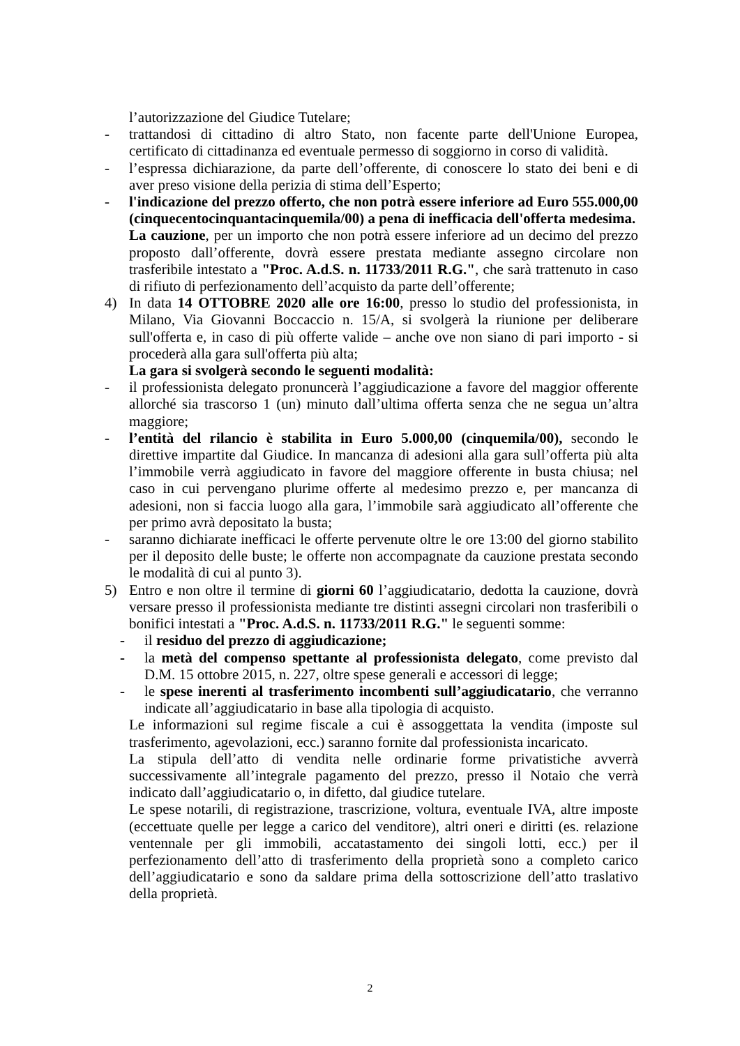l’autorizzazione del Giudice Tutelare;
- trattandosi di cittadino di altro Stato, non facente parte dell'Unione Europea, certificato di cittadinanza ed eventuale permesso di soggiorno in corso di validità.
- l’espressa dichiarazione, da parte dell’offerente, di conoscere lo stato dei beni e di aver preso visione della perizia di stima dell’Esperto;
- l'indicazione del prezzo offerto, che non potrà essere inferiore ad Euro 555.000,00 (cinquecentocinquantacinquemila/00) a pena di inefficacia dell'offerta medesima.
La cauzione, per un importo che non potrà essere inferiore ad un decimo del prezzo proposto dall’offerente, dovrà essere prestata mediante assegno circolare non trasferibile intestato a "Proc. A.d.S. n. 11733/2011 R.G.", che sarà trattenuto in caso di rifiuto di perfezionamento dell’acquisto da parte dell’offerente;
4) In data 14 OTTOBRE 2020 alle ore 16:00, presso lo studio del professionista, in Milano, Via Giovanni Boccaccio n. 15/A, si svolgerà la riunione per deliberare sull'offerta e, in caso di più offerte valide – anche ove non siano di pari importo - si procederà alla gara sull'offerta più alta;
La gara si svolgerà secondo le seguenti modalità:
- il professionista delegato pronuncerà l’aggiudicazione a favore del maggior offerente allorché sia trascorso 1 (un) minuto dall’ultima offerta senza che ne segua un’altra maggiore;
- l’entità del rilancio è stabilita in Euro 5.000,00 (cinquemila/00), secondo le direttive impartite dal Giudice. In mancanza di adesioni alla gara sull’offerta più alta l’immobile verrà aggiudicato in favore del maggiore offerente in busta chiusa; nel caso in cui pervengano plurime offerte al medesimo prezzo e, per mancanza di adesioni, non si faccia luogo alla gara, l’immobile sarà aggiudicato all’offerente che per primo avrà depositato la busta;
- saranno dichiarate inefficaci le offerte pervenute oltre le ore 13:00 del giorno stabilito per il deposito delle buste; le offerte non accompagnate da cauzione prestata secondo le modalità di cui al punto 3).
5) Entro e non oltre il termine di giorni 60 l’aggiudicatario, dedotta la cauzione, dovrà versare presso il professionista mediante tre distinti assegni circolari non trasferibili o bonifici intestati a "Proc. A.d.S. n. 11733/2011 R.G." le seguenti somme:
- il residuo del prezzo di aggiudicazione;
- la metà del compenso spettante al professionista delegato, come previsto dal D.M. 15 ottobre 2015, n. 227, oltre spese generali e accessori di legge;
- le spese inerenti al trasferimento incombenti sull’aggiudicatario, che verranno indicate all’aggiudicatario in base alla tipologia di acquisto.
Le informazioni sul regime fiscale a cui è assoggettata la vendita (imposte sul trasferimento, agevolazioni, ecc.) saranno fornite dal professionista incaricato.
La stipula dell’atto di vendita nelle ordinarie forme privatistiche avverrà successivamente all’integrale pagamento del prezzo, presso il Notaio che verrà indicato dall’aggiudicatario o, in difetto, dal giudice tutelare.
Le spese notarili, di registrazione, trascrizione, voltura, eventuale IVA, altre imposte (eccettuate quelle per legge a carico del venditore), altri oneri e diritti (es. relazione ventennale per gli immobili, accatastamento dei singoli lotti, ecc.) per il perfezionamento dell’atto di trasferimento della proprietà sono a completo carico dell’aggiudicatario e sono da saldare prima della sottoscrizione dell’atto traslativo della proprietà.
2